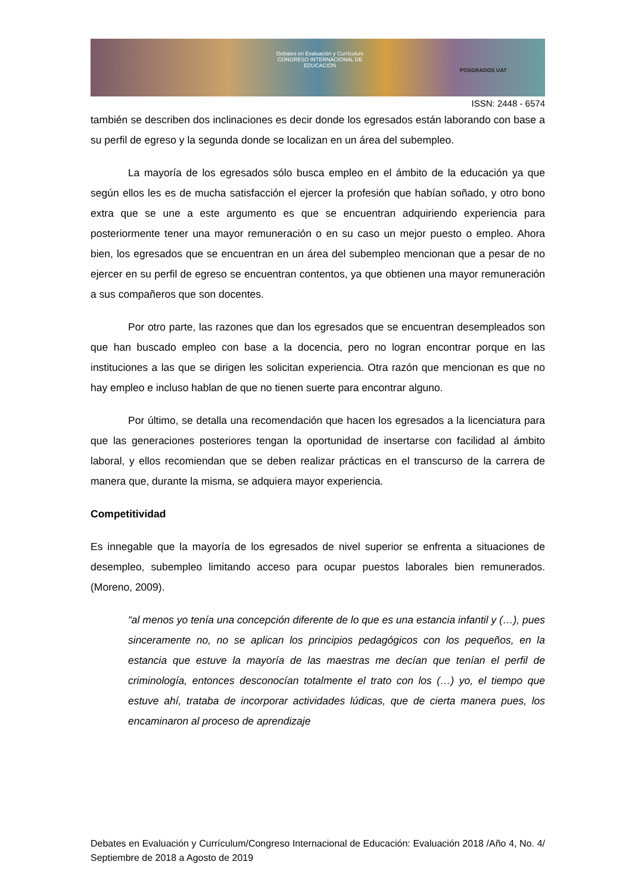Debates en Evaluación y Currículum
CONGRESO INTERNACIONAL DE EDUCACIÓN
POSGRADOS UAT
ISSN: 2448 - 6574
también se describen dos inclinaciones es decir donde los egresados están laborando con base a su perfil de egreso y la segunda donde se localizan en un área del subempleo.
La mayoría de los egresados sólo busca empleo en el ámbito de la educación ya que según ellos les es de mucha satisfacción el ejercer la profesión que habían soñado, y otro bono extra que se une a este argumento es que se encuentran adquiriendo experiencia para posteriormente tener una mayor remuneración o en su caso un mejor puesto o empleo. Ahora bien, los egresados que se encuentran en un área del subempleo mencionan que a pesar de no ejercer en su perfil de egreso se encuentran contentos, ya que obtienen una mayor remuneración a sus compañeros que son docentes.
Por otro parte, las razones que dan los egresados que se encuentran desempleados son que han buscado empleo con base a la docencia, pero no logran encontrar porque en las instituciones a las que se dirigen les solicitan experiencia. Otra razón que mencionan es que no hay empleo e incluso hablan de que no tienen suerte para encontrar alguno.
Por último, se detalla una recomendación que hacen los egresados a la licenciatura para que las generaciones posteriores tengan la oportunidad de insertarse con facilidad al ámbito laboral, y ellos recomiendan que se deben realizar prácticas en el transcurso de la carrera de manera que, durante la misma, se adquiera mayor experiencia.
Competitividad
Es innegable que la mayoría de los egresados de nivel superior se enfrenta a situaciones de desempleo, subempleo limitando acceso para ocupar puestos laborales bien remunerados. (Moreno, 2009).
“al menos yo tenía una concepción diferente de lo que es una estancia infantil y (…), pues sinceramente no, no se aplican los principios pedagógicos con los pequeños, en la estancia que estuve la mayoría de las maestras me decían que tenían el perfil de criminología, entonces desconocían totalmente el trato con los (…) yo, el tiempo que estuve ahí, trataba de incorporar actividades lúdicas, que de cierta manera pues, los encaminaron al proceso de aprendizaje
Debates en Evaluación y Currículum/Congreso Internacional de Educación: Evaluación 2018 /Año 4, No. 4/ Septiembre de 2018 a Agosto de 2019